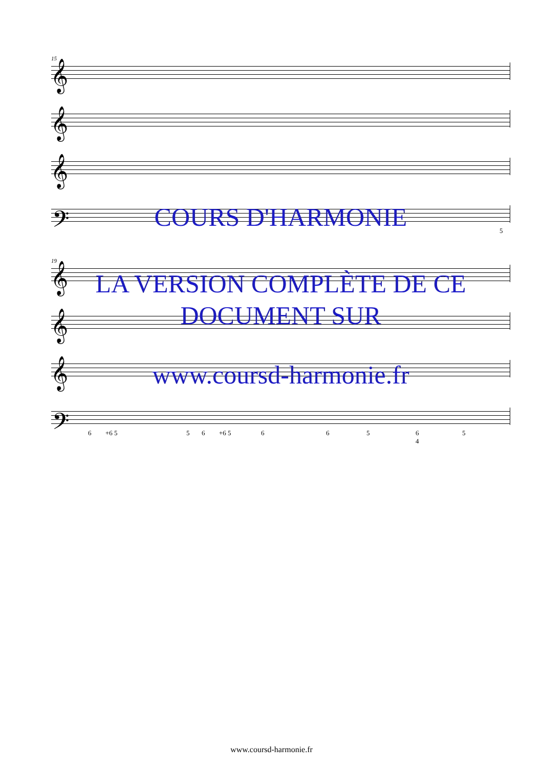15
𝄞
𝄞
𝄞
𝄢
5
COURS D'HARMONIE
19
𝄞
𝄞
𝄞
𝄢
6 +6 5 5 6 +6 5 6 6 5 6
4 5
LA VERSION COMPLÈTE DE CE
DOCUMENT SUR
www.coursd-harmonie.fr
www.coursd-harmonie.fr